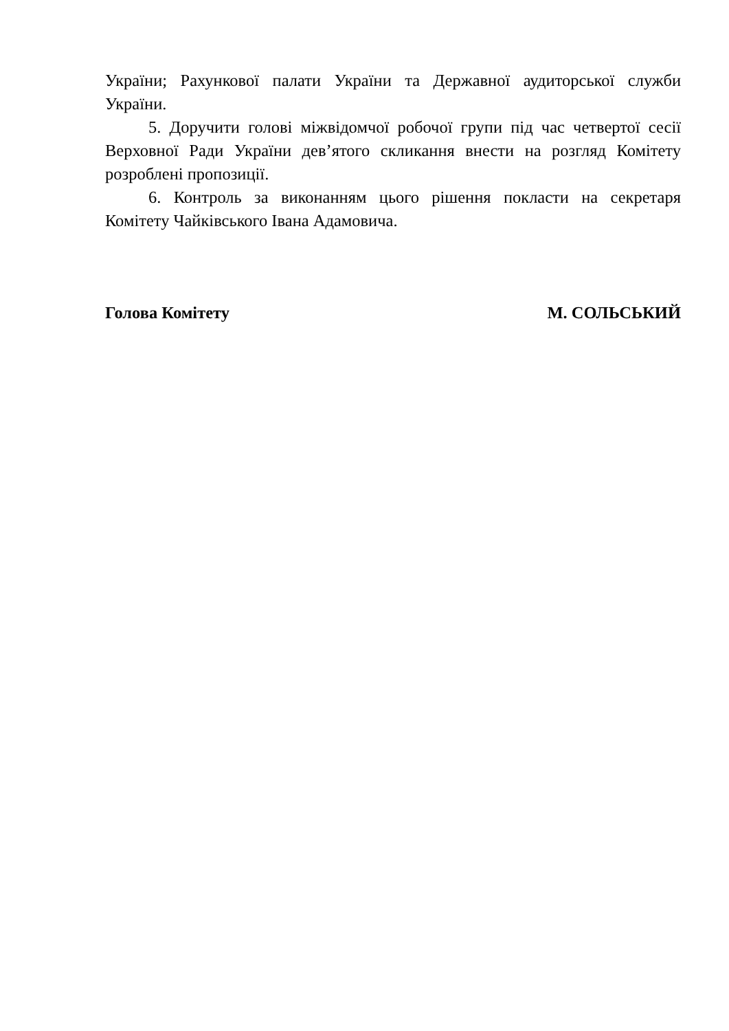України; Рахункової палати України та Державної аудиторської служби України.
5. Доручити голові міжвідомчої робочої групи під час четвертої сесії Верховної Ради України дев’ятого скликання внести на розгляд Комітету розроблені пропозиції.
6. Контроль за виконанням цього рішення покласти на секретаря Комітету Чайківського Івана Адамовича.
Голова Комітету М. СОЛЬСЬКИЙ